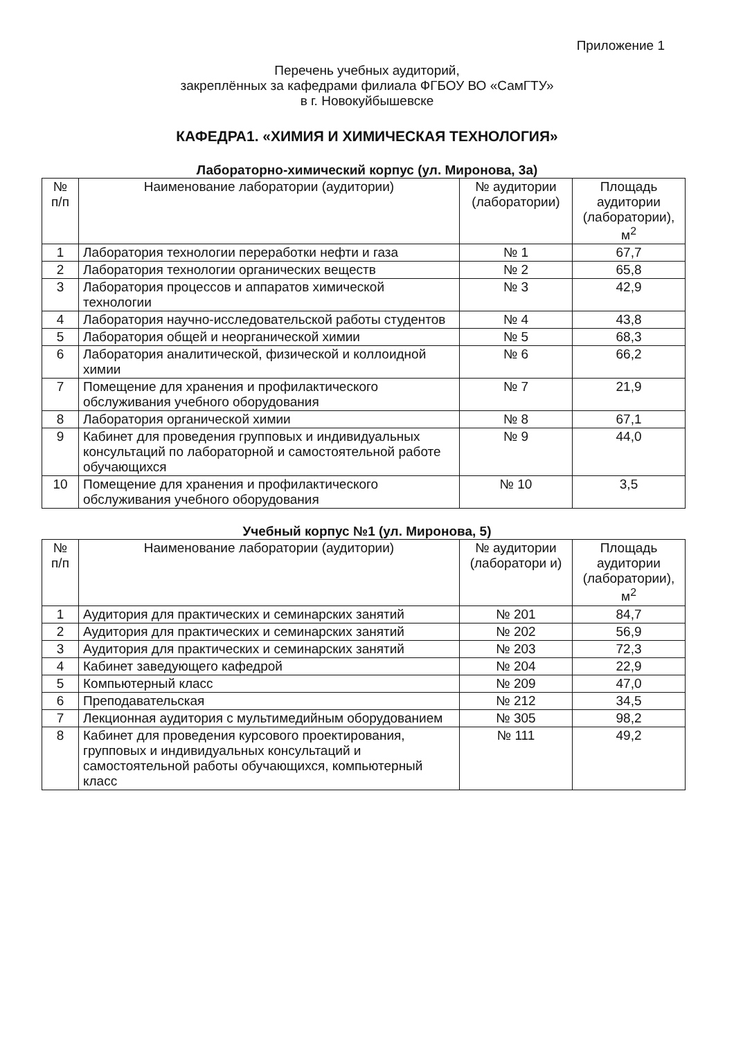Приложение 1
Перечень учебных аудиторий,
закреплённых за кафедрами филиала ФГБОУ ВО «СамГТУ»
в г. Новокуйбышевске
КАФЕДРА1. «ХИМИЯ И ХИМИЧЕСКАЯ ТЕХНОЛОГИЯ»
Лабораторно-химический корпус (ул. Миронова, 3а)
| № п/п | Наименование лаборатории (аудитории) | № аудитории (лаборатории) | Площадь аудитории (лаборатории), м<sup>2</sup> |
| --- | --- | --- | --- |
| 1 | Лаборатория технологии переработки нефти и газа | № 1 | 67,7 |
| 2 | Лаборатория технологии органических веществ | № 2 | 65,8 |
| 3 | Лаборатория процессов и аппаратов химической технологии | № 3 | 42,9 |
| 4 | Лаборатория научно-исследовательской работы студентов | № 4 | 43,8 |
| 5 | Лаборатория общей и неорганической химии | № 5 | 68,3 |
| 6 | Лаборатория аналитической, физической и коллоидной химии | № 6 | 66,2 |
| 7 | Помещение для хранения и профилактического обслуживания учебного оборудования | № 7 | 21,9 |
| 8 | Лаборатория органической химии | № 8 | 67,1 |
| 9 | Кабинет для проведения групповых и индивидуальных консультаций по лабораторной и самостоятельной работе обучающихся | № 9 | 44,0 |
| 10 | Помещение для хранения и профилактического обслуживания учебного оборудования | № 10 | 3,5 |
Учебный корпус №1 (ул. Миронова, 5)
| № п/п | Наименование лаборатории (аудитории) | № аудитории (лаборатори и) | Площадь аудитории (лаборатории), м<sup>2</sup> |
| --- | --- | --- | --- |
| 1 | Аудитория для практических и семинарских занятий | № 201 | 84,7 |
| 2 | Аудитория для практических и семинарских занятий | № 202 | 56,9 |
| 3 | Аудитория для практических и семинарских занятий | № 203 | 72,3 |
| 4 | Кабинет заведующего кафедрой | № 204 | 22,9 |
| 5 | Компьютерный класс | № 209 | 47,0 |
| 6 | Преподавательская | № 212 | 34,5 |
| 7 | Лекционная аудитория с мультимедийным оборудованием | № 305 | 98,2 |
| 8 | Кабинет для проведения курсового проектирования, групповых и индивидуальных консультаций и самостоятельной работы обучающихся, компьютерный класс | № 111 | 49,2 |